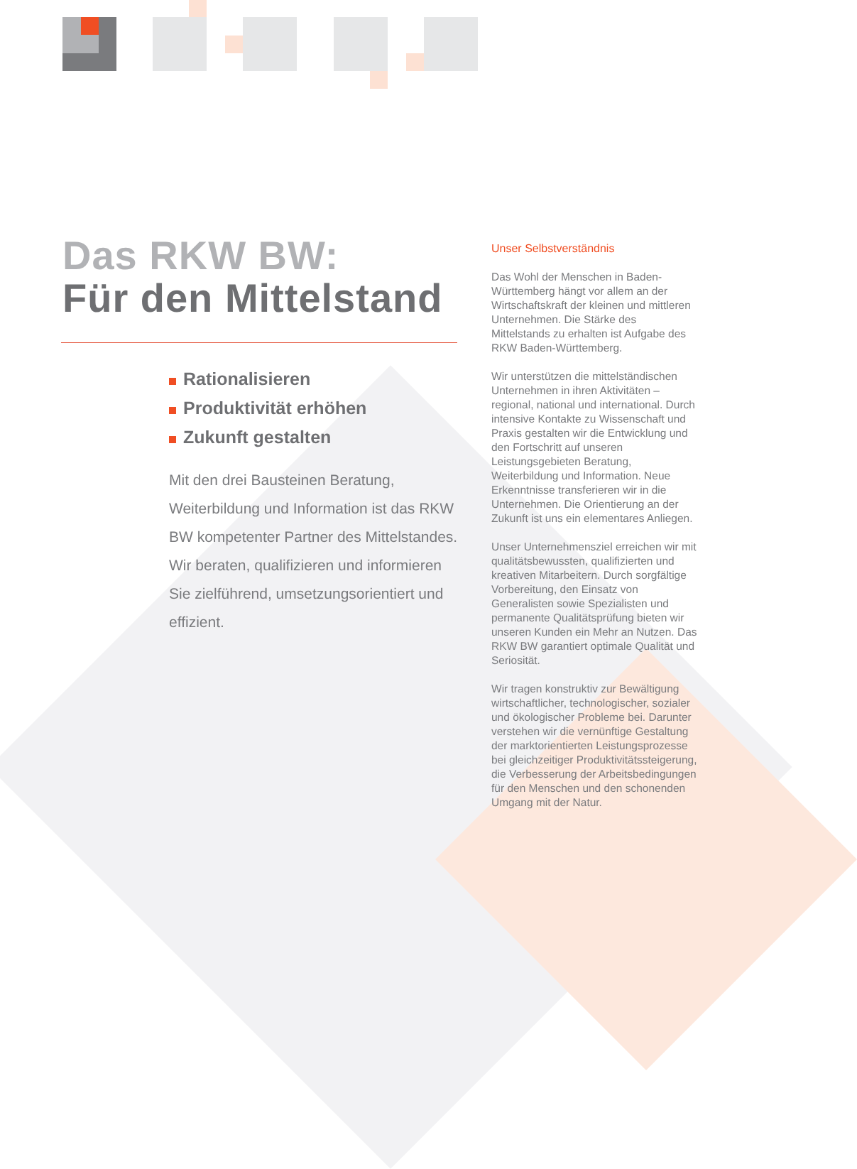Das RKW BW:
Für den Mittelstand
Rationalisieren
Produktivität erhöhen
Zukunft gestalten
Mit den drei Bausteinen Beratung, Weiterbildung und Information ist das RKW BW kompetenter Partner des Mittelstandes. Wir beraten, qualifizieren und informieren Sie zielführend, umsetzungsorientiert und effizient.
Unser Selbstverständnis
Das Wohl der Menschen in Baden-Württemberg hängt vor allem an der Wirtschaftskraft der kleinen und mittleren Unternehmen. Die Stärke des Mittelstands zu erhalten ist Aufgabe des RKW Baden-Württemberg.
Wir unterstützen die mittelständischen Unternehmen in ihren Aktivitäten – regional, national und international. Durch intensive Kontakte zu Wissenschaft und Praxis gestalten wir die Entwicklung und den Fortschritt auf unseren Leistungsgebieten Beratung, Weiterbildung und Information. Neue Erkenntnisse transferieren wir in die Unternehmen. Die Orientierung an der Zukunft ist uns ein elementares Anliegen.
Unser Unternehmensziel erreichen wir mit qualitätsbewussten, qualifizierten und kreativen Mitarbeitern. Durch sorgfältige Vorbereitung, den Einsatz von Generalisten sowie Spezialisten und permanente Qualitätsprüfung bieten wir unseren Kunden ein Mehr an Nutzen. Das RKW BW garantiert optimale Qualität und Seriosität.
Wir tragen konstruktiv zur Bewältigung wirtschaftlicher, technologischer, sozialer und ökologischer Probleme bei. Darunter verstehen wir die vernünftige Gestaltung der marktorientierten Leistungsprozesse bei gleichzeitiger Produktivitätssteigerung, die Verbesserung der Arbeitsbedingungen für den Menschen und den schonenden Umgang mit der Natur.